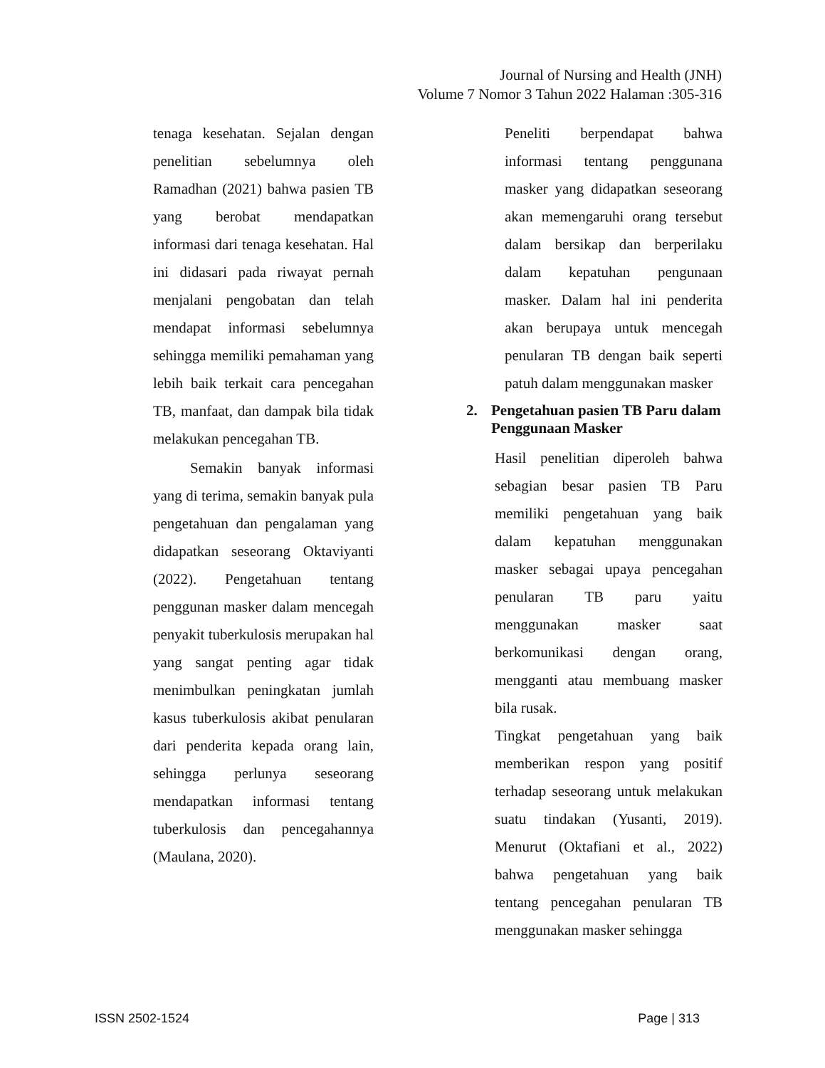Journal of Nursing and Health (JNH)
Volume 7 Nomor 3 Tahun 2022 Halaman :305-316
tenaga kesehatan. Sejalan dengan penelitian sebelumnya oleh Ramadhan (2021) bahwa pasien TB yang berobat mendapatkan informasi dari tenaga kesehatan. Hal ini didasari pada riwayat pernah menjalani pengobatan dan telah mendapat informasi sebelumnya sehingga memiliki pemahaman yang lebih baik terkait cara pencegahan TB, manfaat, dan dampak bila tidak melakukan pencegahan TB.
Semakin banyak informasi yang di terima, semakin banyak pula pengetahuan dan pengalaman yang didapatkan seseorang Oktaviyanti (2022). Pengetahuan tentang penggunan masker dalam mencegah penyakit tuberkulosis merupakan hal yang sangat penting agar tidak menimbulkan peningkatan jumlah kasus tuberkulosis akibat penularan dari penderita kepada orang lain, sehingga perlunya seseorang mendapatkan informasi tentang tuberkulosis dan pencegahannya (Maulana, 2020).
Peneliti berpendapat bahwa informasi tentang penggunana masker yang didapatkan seseorang akan memengaruhi orang tersebut dalam bersikap dan berperilaku dalam kepatuhan pengunaan masker. Dalam hal ini penderita akan berupaya untuk mencegah penularan TB dengan baik seperti patuh dalam menggunakan masker
2. Pengetahuan pasien TB Paru dalam Penggunaan Masker
Hasil penelitian diperoleh bahwa sebagian besar pasien TB Paru memiliki pengetahuan yang baik dalam kepatuhan menggunakan masker sebagai upaya pencegahan penularan TB paru yaitu menggunakan masker saat berkomunikasi dengan orang, mengganti atau membuang masker bila rusak.
Tingkat pengetahuan yang baik memberikan respon yang positif terhadap seseorang untuk melakukan suatu tindakan (Yusanti, 2019). Menurut (Oktafiani et al., 2022) bahwa pengetahuan yang baik tentang pencegahan penularan TB menggunakan masker sehingga
ISSN 2502-1524 Page | 313